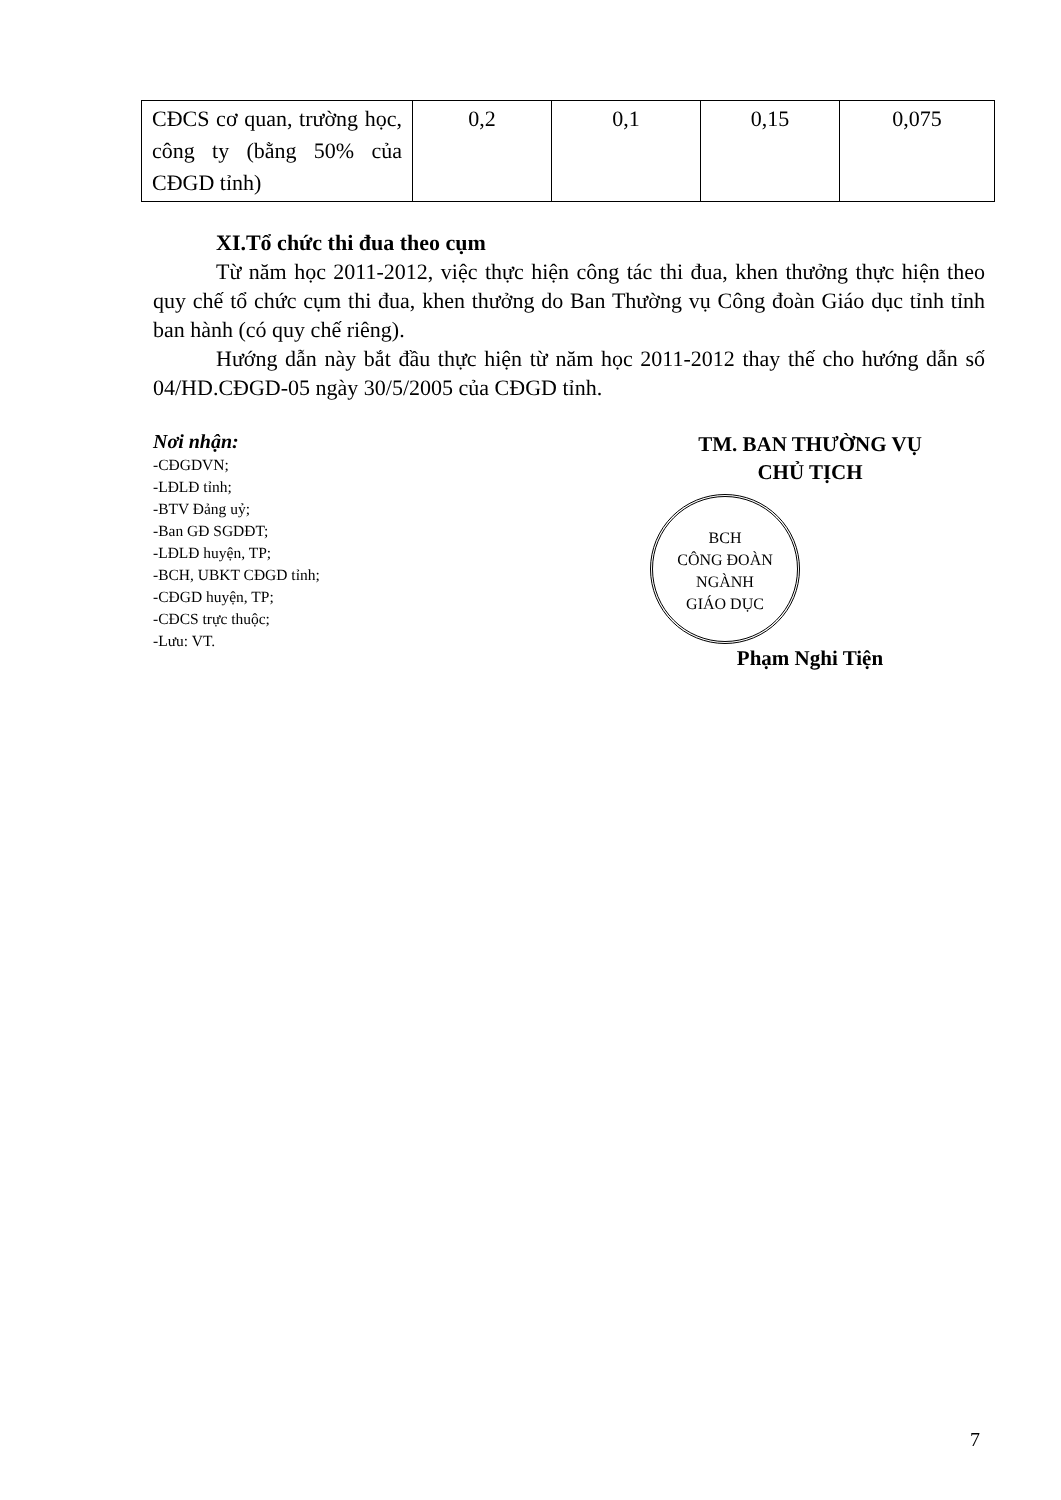| CĐCS cơ quan, trường học, công ty (bằng 50% của CĐGD tỉnh) | 0,2 | 0,1 | 0,15 | 0,075 |
XI.Tổ chức thi đua theo cụm
Từ năm học 2011-2012, việc thực hiện công tác thi đua, khen thưởng thực hiện theo quy chế tổ chức cụm thi đua, khen thưởng do Ban Thường vụ Công đoàn Giáo dục tỉnh tỉnh ban hành (có quy chế riêng).
Hướng dẫn này bắt đầu thực hiện từ năm học 2011-2012 thay thế cho hướng dẫn số 04/HD.CĐGD-05 ngày 30/5/2005 của CĐGD tỉnh.
Nơi nhận:
-CĐGDVN;
-LĐLĐ tỉnh;
-BTV Đảng uỷ;
-Ban GĐ SGDĐT;
-LĐLĐ huyện, TP;
-BCH, UBKT CĐGD tỉnh;
-CĐGD huyện, TP;
-CĐCS trực thuộc;
-Lưu: VT.
TM. BAN THƯỜNG VỤ
CHỦ TỊCH
BCH
CÔNG ĐOÀN
NGÀNH
GIÁO DỤC
Phạm Nghi Tiện
7